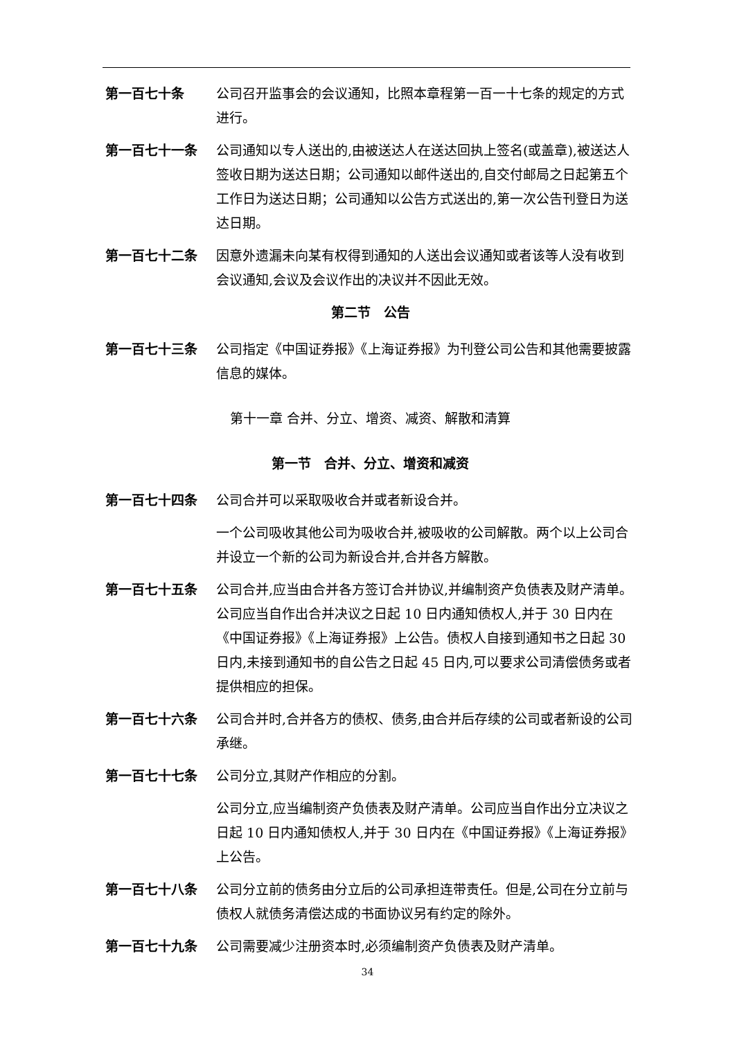第一百七十条 公司召开监事会的会议通知，比照本章程第一百一十七条的规定的方式进行。
第一百七十一条 公司通知以专人送出的,由被送达人在送达回执上签名(或盖章),被送达人签收日期为送达日期；公司通知以邮件送出的,自交付邮局之日起第五个工作日为送达日期；公司通知以公告方式送出的,第一次公告刊登日为送达日期。
第一百七十二条 因意外遗漏未向某有权得到通知的人送出会议通知或者该等人没有收到会议通知,会议及会议作出的决议并不因此无效。
第二节　公告
第一百七十三条 公司指定《中国证券报》《上海证券报》为刊登公司公告和其他需要披露信息的媒体。
第十一章 合并、分立、增资、减资、解散和清算
第一节　合并、分立、增资和减资
第一百七十四条 公司合并可以采取吸收合并或者新设合并。
一个公司吸收其他公司为吸收合并,被吸收的公司解散。两个以上公司合并设立一个新的公司为新设合并,合并各方解散。
第一百七十五条 公司合并,应当由合并各方签订合并协议,并编制资产负债表及财产清单。公司应当自作出合并决议之日起 10 日内通知债权人,并于 30 日内在《中国证券报》《上海证券报》上公告。债权人自接到通知书之日起 30 日内,未接到通知书的自公告之日起 45 日内,可以要求公司清偿债务或者提供相应的担保。
第一百七十六条 公司合并时,合并各方的债权、债务,由合并后存续的公司或者新设的公司承继。
第一百七十七条 公司分立,其财产作相应的分割。
公司分立,应当编制资产负债表及财产清单。公司应当自作出分立决议之日起 10 日内通知债权人,并于 30 日内在《中国证券报》《上海证券报》上公告。
第一百七十八条 公司分立前的债务由分立后的公司承担连带责任。但是,公司在分立前与债权人就债务清偿达成的书面协议另有约定的除外。
第一百七十九条 公司需要减少注册资本时,必须编制资产负债表及财产清单。
34